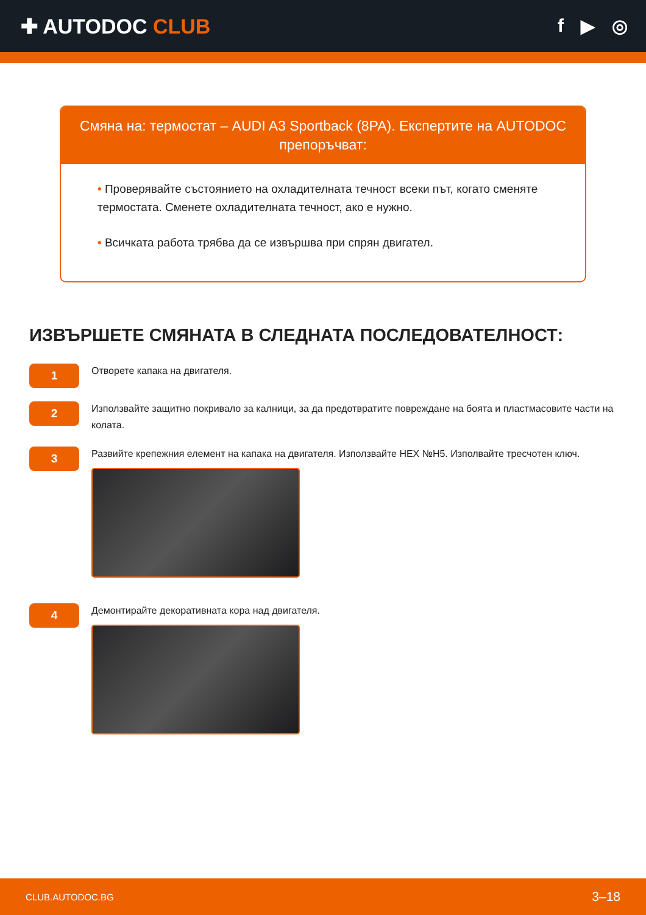✚ AUTODOC CLUB f ▶ ◎
Смяна на: термостат – AUDI A3 Sportback (8PA). Експертите на AUTODOC препоръчват:
• Проверявайте състоянието на охладителната течност всеки път, когато сменяте термостата. Сменете охладителната течност, ако е нужно.
• Всичката работа трябва да се извършва при спрян двигател.
ИЗВЪРШЕТЕ СМЯНАТА В СЛЕДНАТА ПОСЛЕДОВАТЕЛНОСТ:
1
Отворете капака на двигателя.
2
Използвайте защитно покривало за калници, за да предотвратите повреждане на боята и пластмасовите части на колата.
3
Развийте крепежния елемент на капака на двигателя. Използвайте HEX №H5. Изполвайте тресчотен ключ.
4
Демонтирайте декоративната кора над двигателя.
CLUB.AUTODOC.BG 3–18